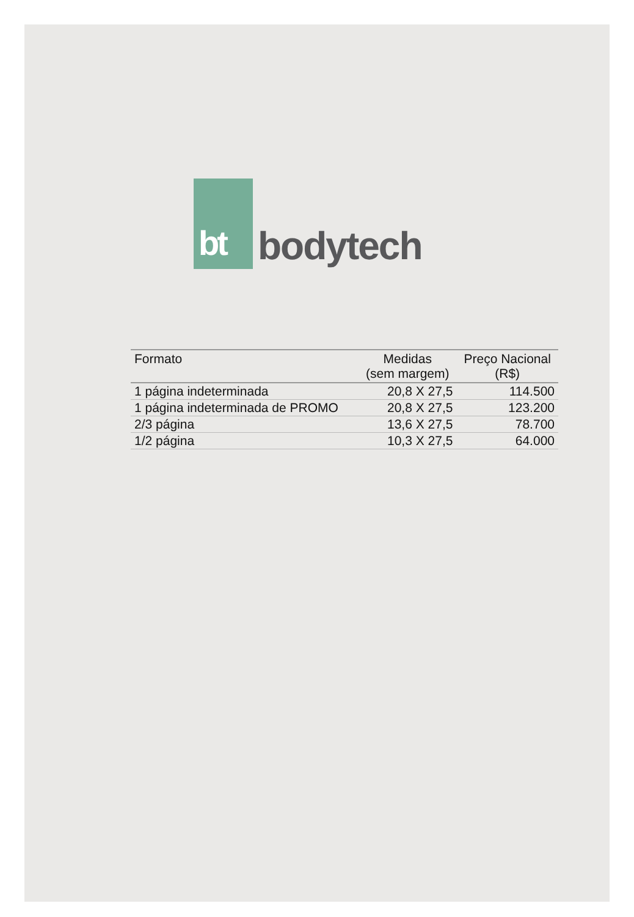bt
bodytech
| Formato | Medidas (sem margem) | Preço Nacional (R$) |
| --- | --- | --- |
| 1 página indeterminada | 20,8 X 27,5 | 114.500 |
| 1 página indeterminada de PROMO | 20,8 X 27,5 | 123.200 |
| 2/3 página | 13,6 X 27,5 | 78.700 |
| 1/2 página | 10,3 X 27,5 | 64.000 |